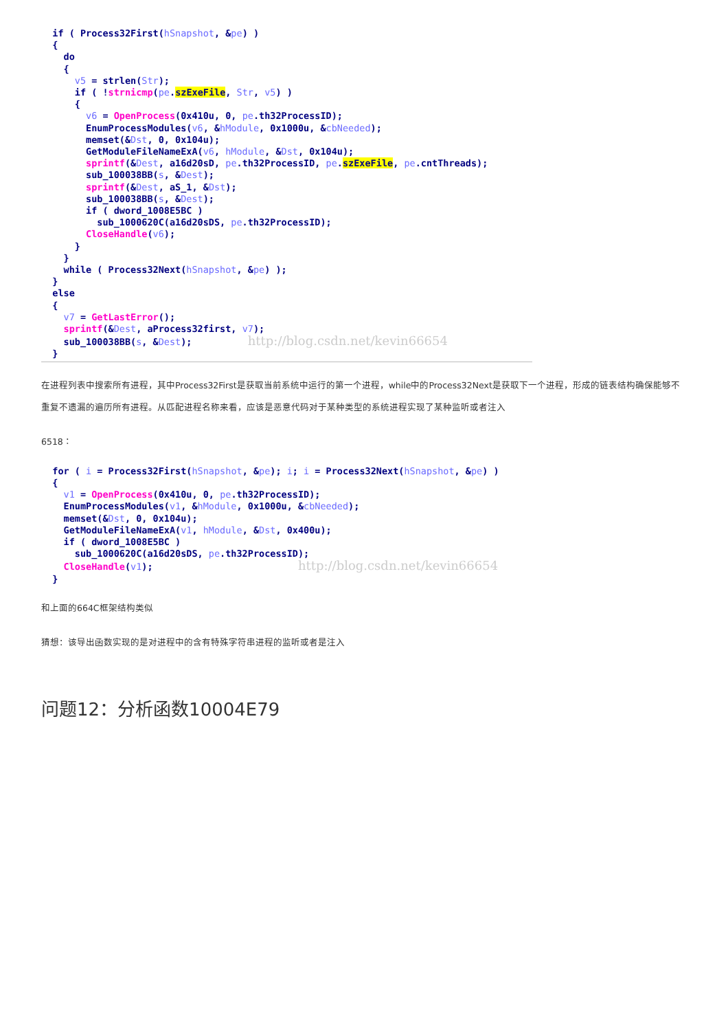if ( Process32First(hSnapshot, &pe) )
  {
    do
    {
      v5 = strlen(Str);
      if ( !strnicmp(pe.szExeFile, Str, v5) )
      {
        v6 = OpenProcess(0x410u, 0, pe.th32ProcessID);
        EnumProcessModules(v6, &hModule, 0x1000u, &cbNeeded);
        memset(&Dst, 0, 0x104u);
        GetModuleFileNameExA(v6, hModule, &Dst, 0x104u);
        sprintf(&Dest, a16d20sD, pe.th32ProcessID, pe.szExeFile, pe.cntThreads);
        sub_100038BB(s, &Dest);
        sprintf(&Dest, aS_1, &Dst);
        sub_100038BB(s, &Dest);
        if ( dword_1008E5BC )
          sub_1000620C(a16d20sDS, pe.th32ProcessID);
        CloseHandle(v6);
      }
    }
    while ( Process32Next(hSnapshot, &pe) );
  }
  else
  {
    v7 = GetLastError();
    sprintf(&Dest, aProcess32first, v7);
    sub_100038BB(s, &Dest);          http://blog.csdn.net/kevin66654
  }
在进程列表中搜索所有进程，其中Process32First是获取当前系统中运行的第一个进程，while中的Process32Next是获取下一个进程，形成的链表结构确保能够不重复不遗漏的遍历所有进程。从匹配进程名称来看，应该是恶意代码对于某种类型的系统进程实现了某种监听或者注入
6518：
  for ( i = Process32First(hSnapshot, &pe); i; i = Process32Next(hSnapshot, &pe) )
  {
    v1 = OpenProcess(0x410u, 0, pe.th32ProcessID);
    EnumProcessModules(v1, &hModule, 0x1000u, &cbNeeded);
    memset(&Dst, 0, 0x104u);
    GetModuleFileNameExA(v1, hModule, &Dst, 0x400u);
    if ( dword_1008E5BC )
      sub_1000620C(a16d20sDS, pe.th32ProcessID);
    CloseHandle(v1);                          http://blog.csdn.net/kevin66654
  }
和上面的664C框架结构类似
猜想：该导出函数实现的是对进程中的含有特殊字符串进程的监听或者是注入
问题12：分析函数10004E79